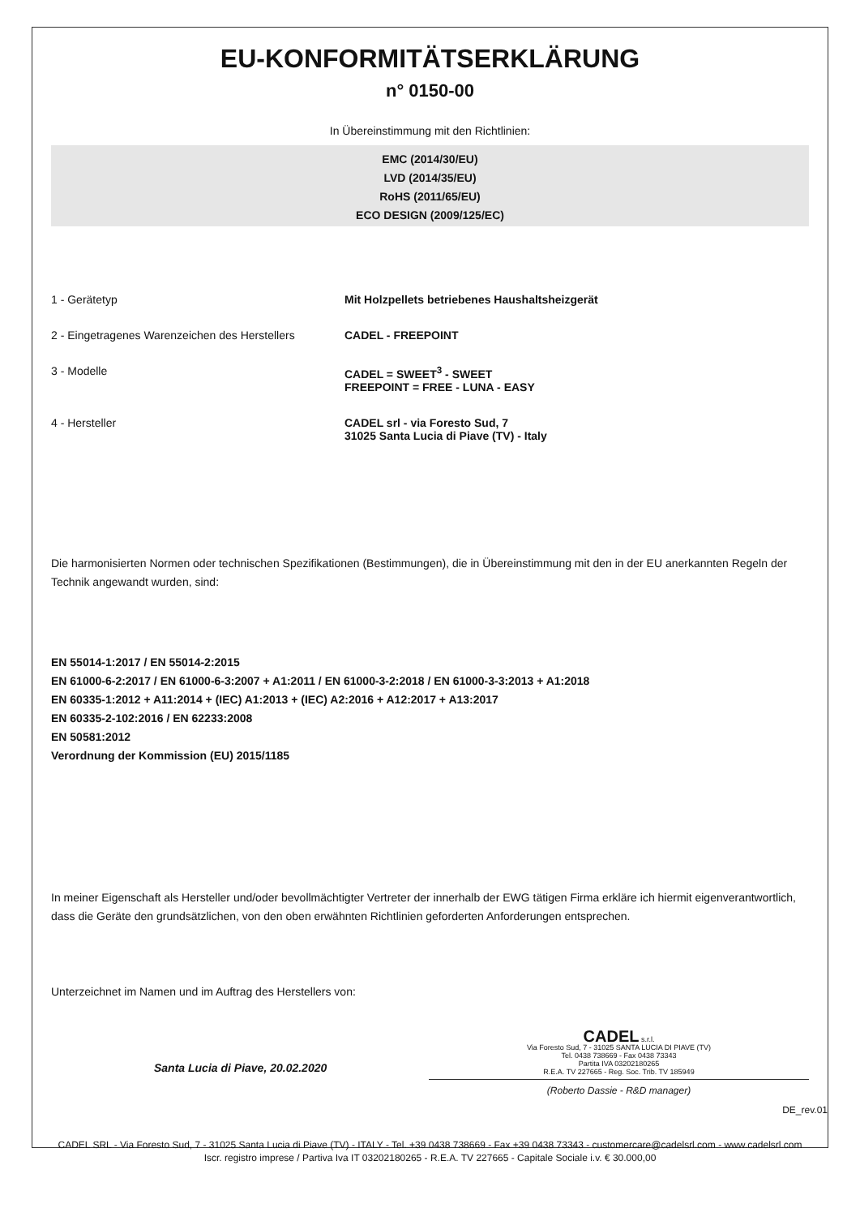EU-KONFORMITÄTSERKLÄRUNG
n° 0150-00
In Übereinstimmung mit den Richtlinien:
EMC (2014/30/EU)
LVD (2014/35/EU)
RoHS (2011/65/EU)
ECO DESIGN (2009/125/EC)
1 - Gerätetyp Mit Holzpellets betriebenes Haushaltsheizgerät
2 - Eingetragenes Warenzeichen des Herstellers
CADEL - FREEPOINT
3 - Modelle CADEL = SWEET<sup>3</sup> - SWEET
FREEPOINT = FREE - LUNA - EASY
4 - Hersteller CADEL srl - via Foresto Sud, 7
31025 Santa Lucia di Piave (TV) - Italy
Die harmonisierten Normen oder technischen Spezifikationen (Bestimmungen), die in Übereinstimmung mit den in der EU anerkannten Regeln der Technik angewandt wurden, sind:
EN 55014-1:2017 / EN 55014-2:2015
EN 61000-6-2:2017 / EN 61000-6-3:2007 + A1:2011 / EN 61000-3-2:2018 / EN 61000-3-3:2013 + A1:2018
EN 60335-1:2012 + A11:2014 + (IEC) A1:2013 + (IEC) A2:2016 + A12:2017 + A13:2017
EN 60335-2-102:2016 / EN 62233:2008
EN 50581:2012
Verordnung der Kommission (EU) 2015/1185
In meiner Eigenschaft als Hersteller und/oder bevollmächtigter Vertreter der innerhalb der EWG tätigen Firma erkläre ich hiermit eigenverantwortlich, dass die Geräte den grundsätzlichen, von den oben erwähnten Richtlinien geforderten Anforderungen entsprechen.
Unterzeichnet im Namen und im Auftrag des Herstellers von:
Santa Lucia di Piave, 20.02.2020
CADEL s.r.l.
Via Foresto Sud, 7 - 31025 SANTA LUCIA DI PIAVE (TV)
Tel. 0438 738669 - Fax 0438 73343
Partita IVA 03202180265
R.E.A. TV 227665 - Reg. Soc. Trib. TV 185949
(Roberto Dassie - R&D manager)
DE_rev.01
CADEL SRL - Via Foresto Sud, 7 - 31025 Santa Lucia di Piave (TV) - ITALY - Tel. +39 0438 738669 - Fax +39 0438 73343 - customercare@cadelsrl.com - www.cadelsrl.com
Iscr. registro imprese / Partiva Iva IT 03202180265 - R.E.A. TV 227665 - Capitale Sociale i.v. € 30.000,00